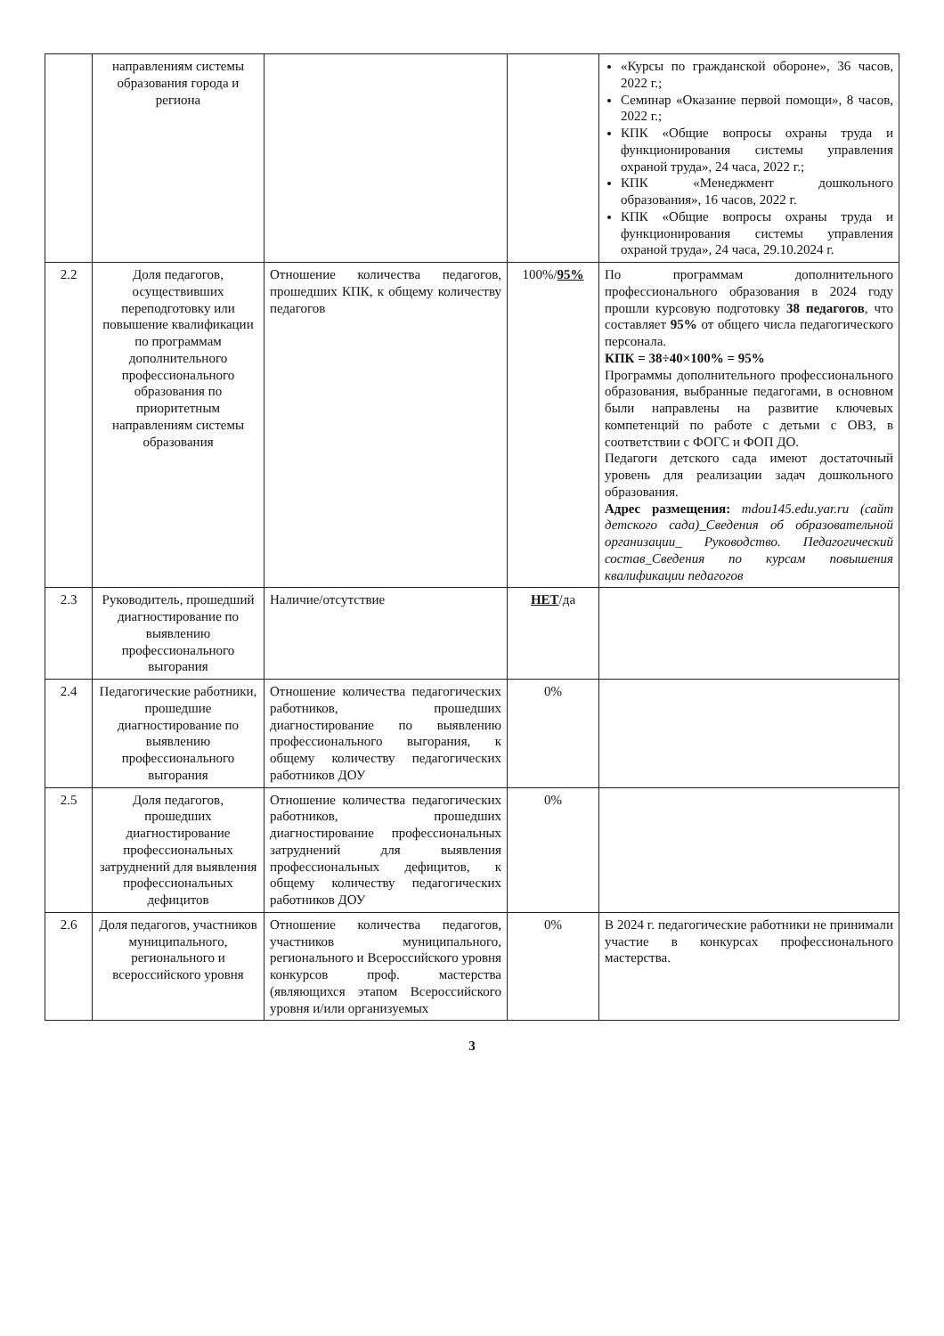| | направлениям системы образования города и региона | | | «Курсы по гражданской обороне», 36 часов, 2022 г.; Семинар «Оказание первой помощи», 8 часов, 2022 г.; КПК «Общие вопросы охраны труда и функционирования системы управления охраной труда», 24 часа, 2022 г.; КПК «Менеджмент дошкольного образования», 16 часов, 2022 г. КПК «Общие вопросы охраны труда и функционирования системы управления охраной труда», 24 часа, 29.10.2024 г. |
| 2.2 | Доля педагогов, осуществивших переподготовку или повышение квалификации по программам дополнительного профессионального образования по приоритетным направлениям системы образования | Отношение количества педагогов, прошедших КПК, к общему количеству педагогов | 100%/ 95% | По программам дополнительного профессионального образования в 2024 году прошли курсовую подготовку 38 педагогов , что составляет 95% от общего числа педагогического персонала. КПК = 38÷40×100% = 95% Программы дополнительного профессионального образования, выбранные педагогами, в основном были направлены на развитие ключевых компетенций по работе с детьми с ОВЗ, в соответствии с ФОГС и ФОП ДО. Педагоги детского сада имеют достаточный уровень для реализации задач дошкольного образования. Адрес размещения: mdou145.edu.yar.ru (сайт детского сада)_Сведения об образовательной организации_ Руководство. Педагогический состав_Сведения по курсам повышения квалификации педагогов |
| 2.3 | Руководитель, прошедший диагностирование по выявлению профессионального выгорания | Наличие/отсутствие | НЕТ /да | |
| 2.4 | Педагогические работники, прошедшие диагностирование по выявлению профессионального выгорания | Отношение количества педагогических работников, прошедших диагностирование по выявлению профессионального выгорания, к общему количеству педагогических работников ДОУ | 0% | |
| 2.5 | Доля педагогов, прошедших диагностирование профессиональных затруднений для выявления профессиональных дефицитов | Отношение количества педагогических работников, прошедших диагностирование профессиональных затруднений для выявления профессиональных дефицитов, к общему количеству педагогических работников ДОУ | 0% | |
| 2.6 | Доля педагогов, участников муниципального, регионального и всероссийского уровня | Отношение количества педагогов, участников муниципального, регионального и Всероссийского уровня конкурсов проф. мастерства (являющихся этапом Всероссийского уровня и/или организуемых | 0% | В 2024 г. педагогические работники не принимали участие в конкурсах профессионального мастерства. |
3